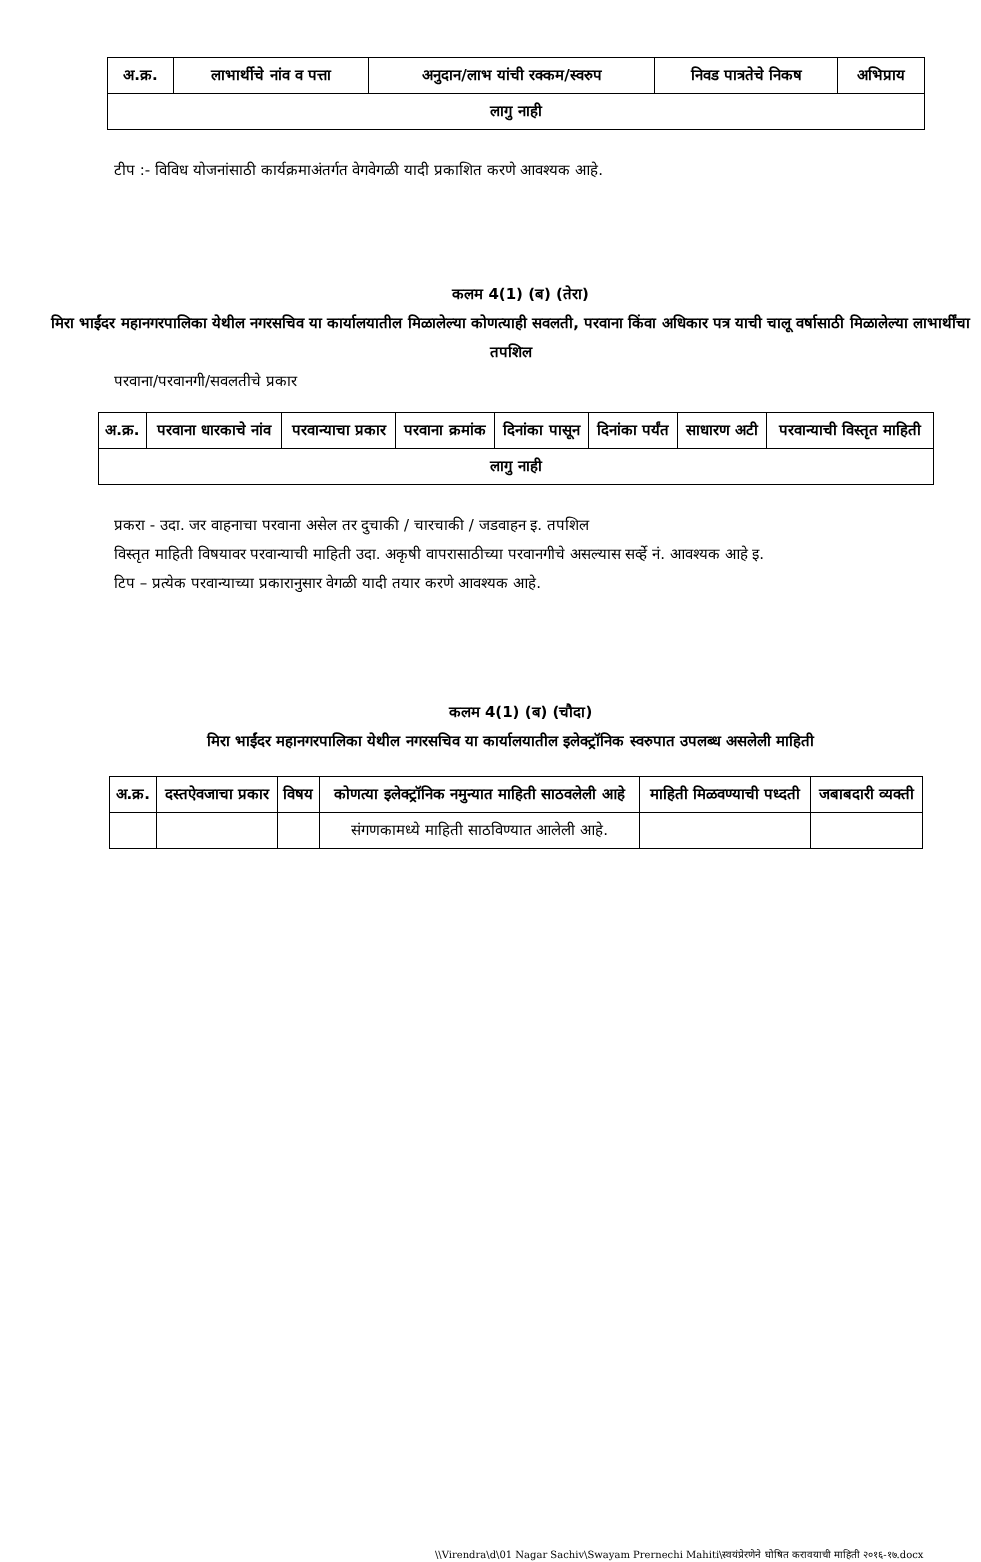| अ.क्र. | लाभार्थीचे नांव व पत्ता | अनुदान/लाभ यांची रक्कम/स्वरुप | निवड पात्रतेचे निकष | अभिप्राय |
| --- | --- | --- | --- | --- |
| लागु नाही | | | | |
टीप :- विविध योजनांसाठी कार्यक्रमाअंतर्गत वेगवेगळी यादी प्रकाशित करणे आवश्यक आहे.
कलम 4(1) (ब) (तेरा)
मिरा भाईंदर महानगरपालिका येथील नगरसचिव या कार्यालयातील मिळालेल्या कोणत्याही सवलती, परवाना किंवा अधिकार पत्र याची चालू वर्षासाठी मिळालेल्या लाभार्थींचा तपशिल
परवाना/परवानगी/सवलतीचे प्रकार
| अ.क्र. | परवाना धारकाचे नांव | परवान्याचा प्रकार | परवाना क्रमांक | दिनांका पासून | दिनांका पर्यंत | साधारण अटी | परवान्याची विस्तृत माहिती |
| --- | --- | --- | --- | --- | --- | --- | --- |
| लागु नाही | | | | | | | |
प्रकरा - उदा. जर वाहनाचा परवाना असेल तर दुचाकी / चारचाकी / जडवाहन इ. तपशिल
विस्तृत माहिती विषयावर परवान्याची माहिती उदा. अकृषी वापरासाठीच्या परवानगीचे असल्यास सर्व्हे नं. आवश्यक आहे इ.
टिप – प्रत्येक परवान्याच्या प्रकारानुसार वेगळी यादी तयार करणे आवश्यक आहे.
कलम 4(1) (ब) (चौदा)
मिरा भाईंदर महानगरपालिका येथील नगरसचिव या कार्यालयातील इलेक्ट्रॉनिक स्वरुपात उपलब्ध असलेली माहिती
| अ.क्र. | दस्तऐवजाचा प्रकार | विषय | कोणत्या इलेक्ट्रॉनिक नमुन्यात माहिती साठवलेली आहे | माहिती मिळवण्याची पध्दती | जबाबदारी व्यक्ती |
| --- | --- | --- | --- | --- | --- |
| | | | संगणकामध्ये माहिती साठविण्यात आलेली आहे. | | |
\\Virendra\d\01 Nagar Sachiv\Swayam Prernechi Mahiti\स्वयंप्रेरणेने घोषित करावयाची माहिती २०१६-१७.docx